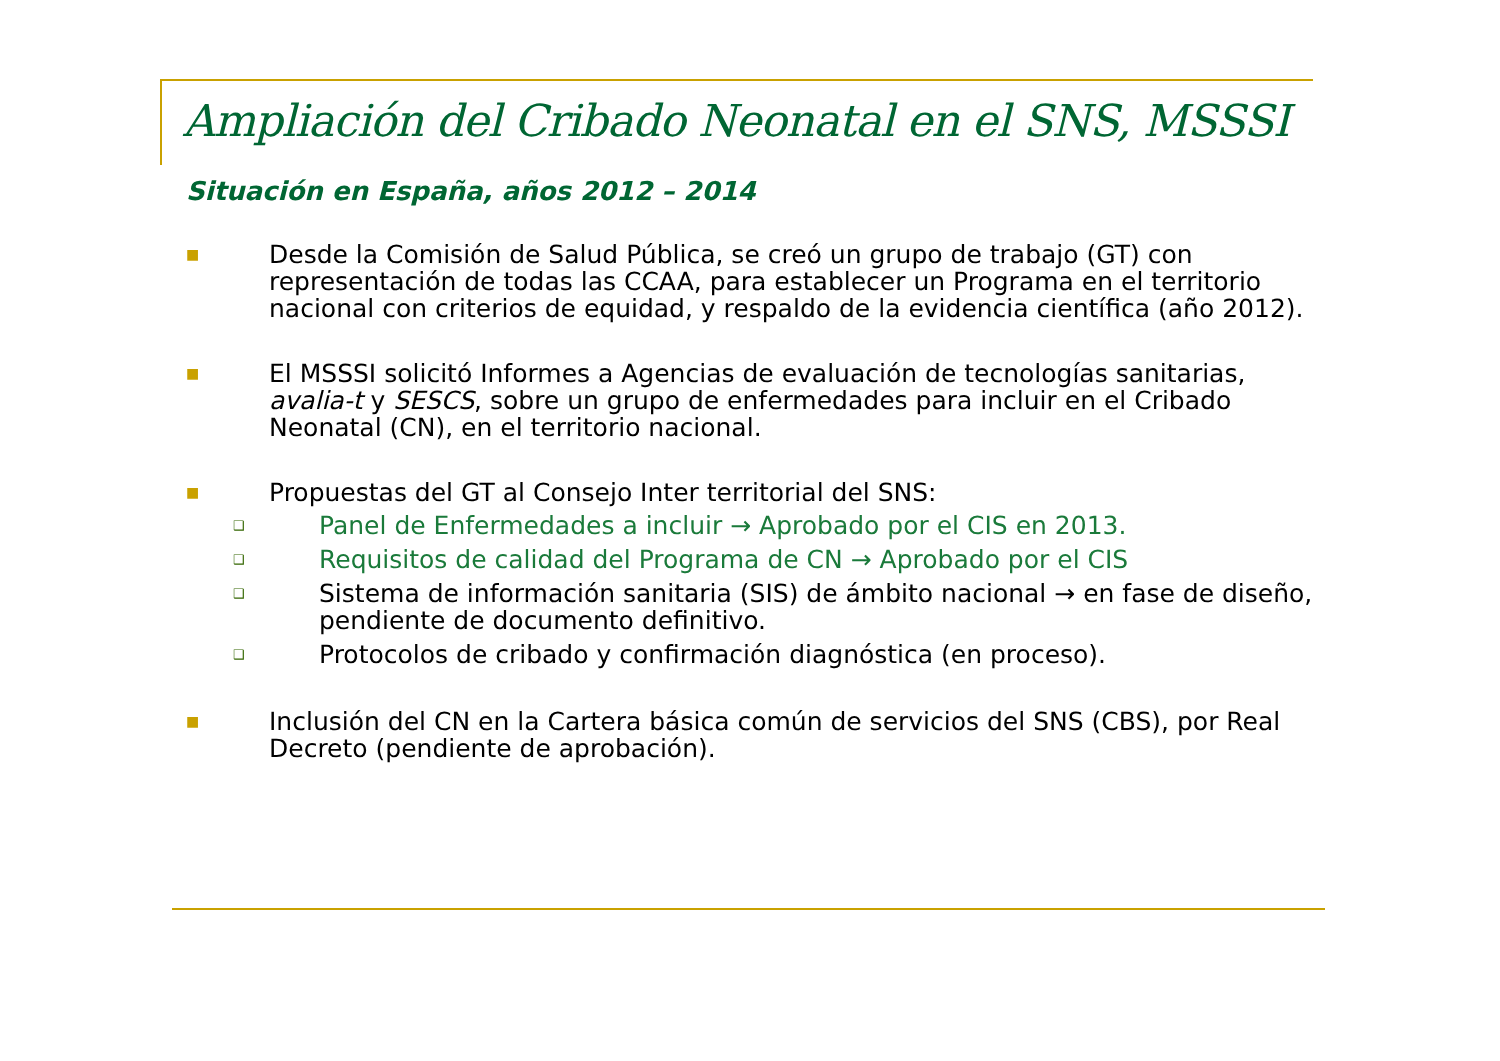Ampliación del Cribado Neonatal en el SNS, MSSSI
Situación en España, años 2012 – 2014
■
Desde la Comisión de Salud Pública, se creó un grupo de trabajo (GT) con representación de todas las CCAA, para establecer un Programa en el territorio nacional con criterios de equidad, y respaldo de la evidencia científica (año 2012).
■
El MSSSI solicitó Informes a Agencias de evaluación de tecnologías sanitarias, avalia-t y SESCS, sobre un grupo de enfermedades para incluir en el Cribado Neonatal (CN), en el territorio nacional.
■
Propuestas del GT al Consejo Inter territorial del SNS:
❑
Panel de Enfermedades a incluir → Aprobado por el CIS en 2013.
❑
Requisitos de calidad del Programa de CN → Aprobado por el CIS
❑
Sistema de información sanitaria (SIS) de ámbito nacional → en fase de diseño, pendiente de documento definitivo.
❑
Protocolos de cribado y confirmación diagnóstica (en proceso).
■
Inclusión del CN en la Cartera básica común de servicios del SNS (CBS), por Real Decreto (pendiente de aprobación).